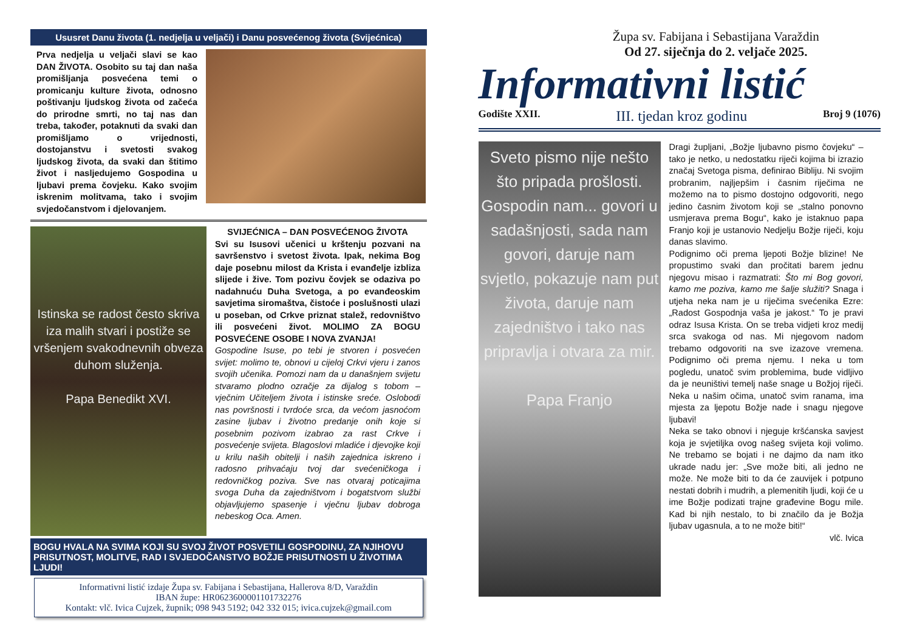Ususret Danu života (1. nedjelja u veljači) i Danu posvećenog života (Svijećnica)
Prva nedjelja u veljači slavi se kao DAN ŽIVOTA. Osobito su taj dan naša promišljanja posvećena temi o promicanju kulture života, odnosno poštivanju ljudskog života od začeća do prirodne smrti, no taj nas dan treba, također, potaknuti da svaki dan promišljamo o vrijednosti, dostojanstvu i svetosti svakog ljudskog života, da svaki dan štitimo život i nasljedujemo Gospodina u ljubavi prema čovjeku. Kako svojim iskrenim molitvama, tako i svojim svjedočanstvom i djelovanjem.
Istinska se radost često skriva iza malih stvari i postiže se vršenjem svakodnevnih obveza duhom služenja.
Papa Benedikt XVI.
SVIJEĆNICA – DAN POSVEĆENOG ŽIVOTA
Svi su Isusovi učenici u krštenju pozvani na savršenstvo i svetost života. Ipak, nekima Bog daje posebnu milost da Krista i evanđelje izbliza slijede i žive. Tom pozivu čovjek se odaziva po nadahnuću Duha Svetoga, a po evanđeoskim savjetima siromaštva, čistoće i poslušnosti ulazi u poseban, od Crkve priznat stalež, redovništvo ili posvećeni život. MOLIMO ZA BOGU POSVEĆENE OSOBE I NOVA ZVANJA!
Gospodine Isuse, po tebi je stvoren i posvećen svijet: molimo te, obnovi u cijeloj Crkvi vjeru i zanos svojih učenika. Pomozi nam da u današnjem svijetu stvaramo plodno ozračje za dijalog s tobom – vječnim Učiteljem života i istinske sreće. Oslobodi nas površnosti i tvrdoće srca, da većom jasnoćom zasine ljubav i životno predanje onih koje si posebnim pozivom izabrao za rast Crkve i posvećenje svijeta. Blagoslovi mladiće i djevojke koji u krilu naših obitelji i naših zajednica iskreno i radosno prihvaćaju tvoj dar svećeničkoga i redovničkog poziva. Sve nas otvaraj poticajima svoga Duha da zajedništvom i bogatstvom službi objavljujemo spasenje i vječnu ljubav dobroga nebeskog Oca. Amen.
BOGU HVALA NA SVIMA KOJI SU SVOJ ŽIVOT POSVETILI GOSPODINU, ZA NJIHOVU PRISUTNOST, MOLITVE, RAD I SVJEDOČANSTVO BOŽJE PRISUTNOSTI U ŽIVOTIMA LJUDI!
Informativni listić izdaje Župa sv. Fabijana i Sebastijana, Hallerova 8/D, Varaždin
IBAN župe: HR0623600001101732276
Kontakt: vlč. Ivica Cujzek, župnik; 098 943 5192; 042 332 015; ivica.cujzek@gmail.com
Župa sv. Fabijana i Sebastijana Varaždin
Od 27. siječnja do 2. veljače 2025.
Informativni listić
Godište XXII. III. tjedan kroz godinu Broj 9 (1076)
Sveto pismo nije nešto što pripada prošlosti. Gospodin nam... govori u sadašnjosti, sada nam govori, daruje nam svjetlo, pokazuje nam put života, daruje nam zajedništvo i tako nas pripravlja i otvara za mir.
Papa Franjo
Dragi župljani, „Božje ljubavno pismo čovjeku“ – tako je netko, u nedostatku riječi kojima bi izrazio značaj Svetoga pisma, definirao Bibliju. Ni svojim probranim, najljepšim i časnim riječima ne možemo na to pismo dostojno odgovoriti, nego jedino časnim životom koji se „stalno ponovno usmjerava prema Bogu“, kako je istaknuo papa Franjo koji je ustanovio Nedjelju Božje riječi, koju danas slavimo.
Podignimo oči prema ljepoti Božje blizine! Ne propustimo svaki dan pročitati barem jednu njegovu misao i razmatrati: Što mi Bog govori, kamo me poziva, kamo me šalje služiti? Snaga i utjeha neka nam je u riječima svećenika Ezre: „Radost Gospodnja vaša je jakost.“ To je pravi odraz Isusa Krista. On se treba vidjeti kroz medij srca svakoga od nas. Mi njegovom nadom trebamo odgovoriti na sve izazove vremena. Podignimo oči prema njemu. I neka u tom pogledu, unatoč svim problemima, bude vidljivo da je neuništivi temelj naše snage u Božjoj riječi. Neka u našim očima, unatoč svim ranama, ima mjesta za ljepotu Božje nade i snagu njegove ljubavi!
Neka se tako obnovi i njeguje kršćanska savjest koja je svjetiljka ovog našeg svijeta koji volimo. Ne trebamo se bojati i ne dajmo da nam itko ukrade nadu jer: „Sve može biti, ali jedno ne može. Ne može biti to da će zauvijek i potpuno nestati dobrih i mudrih, a plemenitih ljudi, koji će u ime Božje podizati trajne građevine Bogu mile. Kad bi njih nestalo, to bi značilo da je Božja ljubav ugasnula, a to ne može biti!“
vlč. Ivica